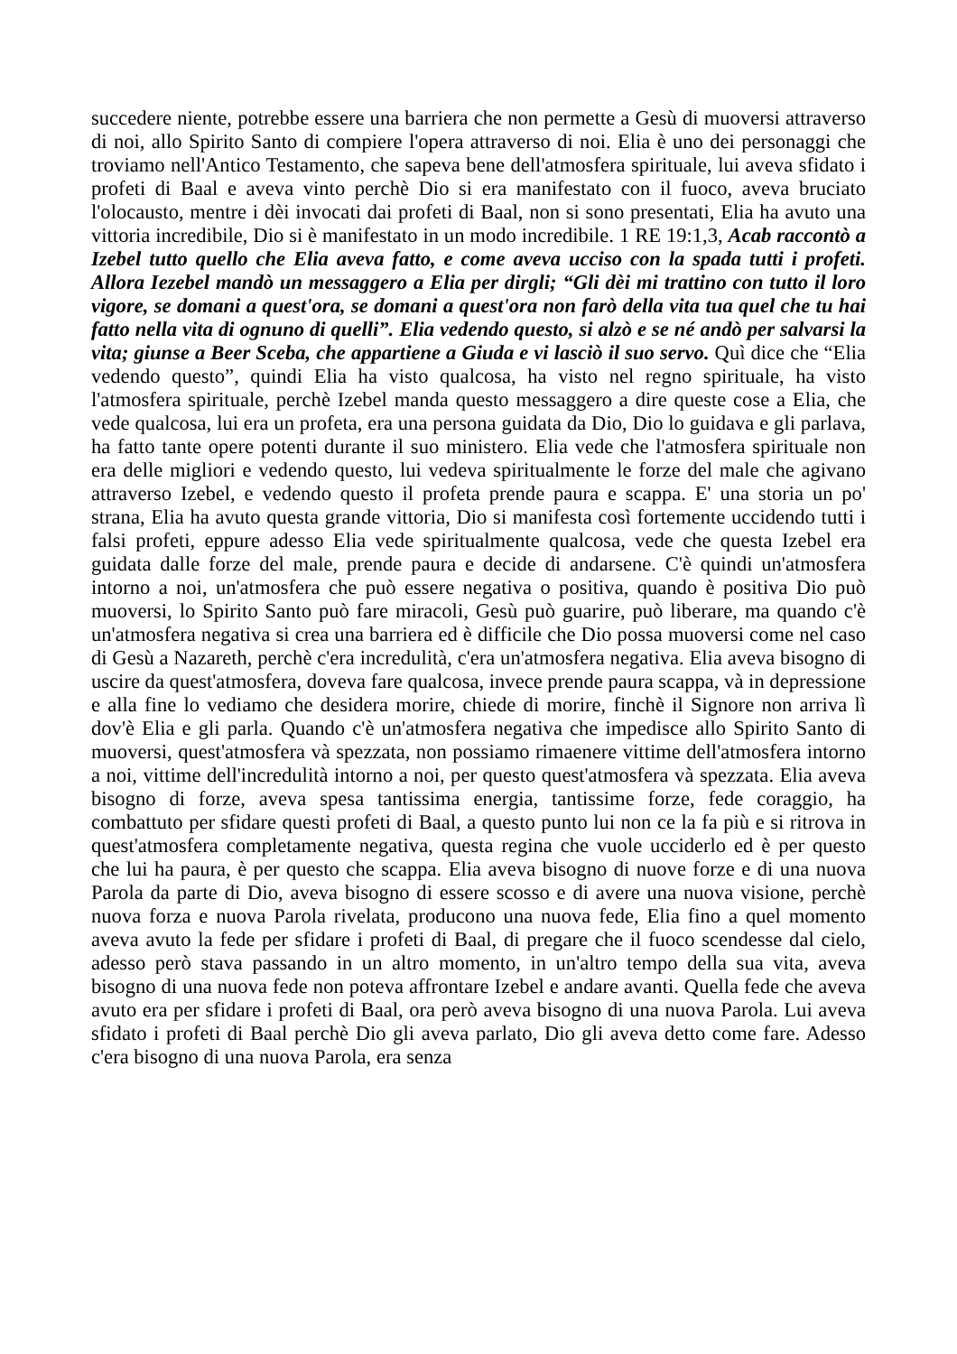succedere niente, potrebbe essere una barriera che non permette a Gesù di muoversi attraverso di noi, allo Spirito Santo di compiere l'opera attraverso di noi. Elia è uno dei personaggi che troviamo nell'Antico Testamento, che sapeva bene dell'atmosfera spirituale, lui aveva sfidato i profeti di Baal e aveva vinto perchè Dio si era manifestato con il fuoco, aveva bruciato l'olocausto, mentre i dèi invocati dai profeti di Baal, non si sono presentati, Elia ha avuto una vittoria incredibile, Dio si è manifestato in un modo incredibile. 1 RE 19:1,3, Acab raccontò a Izebel tutto quello che Elia aveva fatto, e come aveva ucciso con la spada tutti i profeti. Allora Iezebel mandò un messaggero a Elia per dirgli; “Gli dèi mi trattino con tutto il loro vigore, se domani a quest'ora, se domani a quest'ora non farò della vita tua quel che tu hai fatto nella vita di ognuno di quelli”. Elia vedendo questo, si alzò e se né andò per salvarsi la vita; giunse a Beer Sceba, che appartiene a Giuda e vi lasciò il suo servo. Quì dice che “Elia vedendo questo”, quindi Elia ha visto qualcosa, ha visto nel regno spirituale, ha visto l'atmosfera spirituale, perchè Izebel manda questo messaggero a dire queste cose a Elia, che vede qualcosa, lui era un profeta, era una persona guidata da Dio, Dio lo guidava e gli parlava, ha fatto tante opere potenti durante il suo ministero. Elia vede che l'atmosfera spirituale non era delle migliori e vedendo questo, lui vedeva spiritualmente le forze del male che agivano attraverso Izebel, e vedendo questo il profeta prende paura e scappa. E' una storia un po' strana, Elia ha avuto questa grande vittoria, Dio si manifesta così fortemente uccidendo tutti i falsi profeti, eppure adesso Elia vede spiritualmente qualcosa, vede che questa Izebel era guidata dalle forze del male, prende paura e decide di andarsene. C'è quindi un'atmosfera intorno a noi, un'atmosfera che può essere negativa o positiva, quando è positiva Dio può muoversi, lo Spirito Santo può fare miracoli, Gesù può guarire, può liberare, ma quando c'è un'atmosfera negativa si crea una barriera ed è difficile che Dio possa muoversi come nel caso di Gesù a Nazareth, perchè c'era incredulità, c'era un'atmosfera negativa. Elia aveva bisogno di uscire da quest'atmosfera, doveva fare qualcosa, invece prende paura scappa, và in depressione e alla fine lo vediamo che desidera morire, chiede di morire, finchè il Signore non arriva lì dov'è Elia e gli parla. Quando c'è un'atmosfera negativa che impedisce allo Spirito Santo di muoversi, quest'atmosfera và spezzata, non possiamo rimaenere vittime dell'atmosfera intorno a noi, vittime dell'incredulità intorno a noi, per questo quest'atmosfera và spezzata. Elia aveva bisogno di forze, aveva spesa tantissima energia, tantissime forze, fede coraggio, ha combattuto per sfidare questi profeti di Baal, a questo punto lui non ce la fa più e si ritrova in quest'atmosfera completamente negativa, questa regina che vuole ucciderlo ed è per questo che lui ha paura, è per questo che scappa. Elia aveva bisogno di nuove forze e di una nuova Parola da parte di Dio, aveva bisogno di essere scosso e di avere una nuova visione, perchè nuova forza e nuova Parola rivelata, producono una nuova fede, Elia fino a quel momento aveva avuto la fede per sfidare i profeti di Baal, di pregare che il fuoco scendesse dal cielo, adesso però stava passando in un altro momento, in un'altro tempo della sua vita, aveva bisogno di una nuova fede non poteva affrontare Izebel e andare avanti. Quella fede che aveva avuto era per sfidare i profeti di Baal, ora però aveva bisogno di una nuova Parola. Lui aveva sfidato i profeti di Baal perchè Dio gli aveva parlato, Dio gli aveva detto come fare. Adesso c'era bisogno di una nuova Parola, era senza